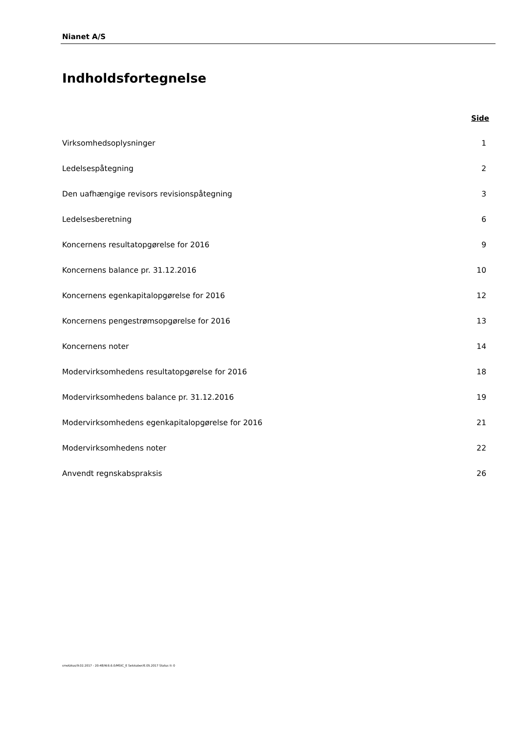Nianet A/S
Indholdsfortegnelse
Side
Virksomhedsoplysninger 1
Ledelsespåtegning 2
Den uafhængige revisors revisionspåtegning 3
Ledelsesberetning 6
Koncernens resultatopgørelse for 2016 9
Koncernens balance pr. 31.12.2016 10
Koncernens egenkapitalopgørelse for 2016 12
Koncernens pengestrømsopgørelse for 2016 13
Koncernens noter 14
Modervirksomhedens resultatopgørelse for 2016 18
Modervirksomhedens balance pr. 31.12.2016 19
Modervirksomhedens egenkapitalopgørelse for 2016 21
Modervirksomhedens noter 22
Anvendt regnskabspraksis 26
smotzkus/9.02.2017 - 20:48/W.6.6.0/MStC_E Selskaber/E.05.2017 Status II: 0